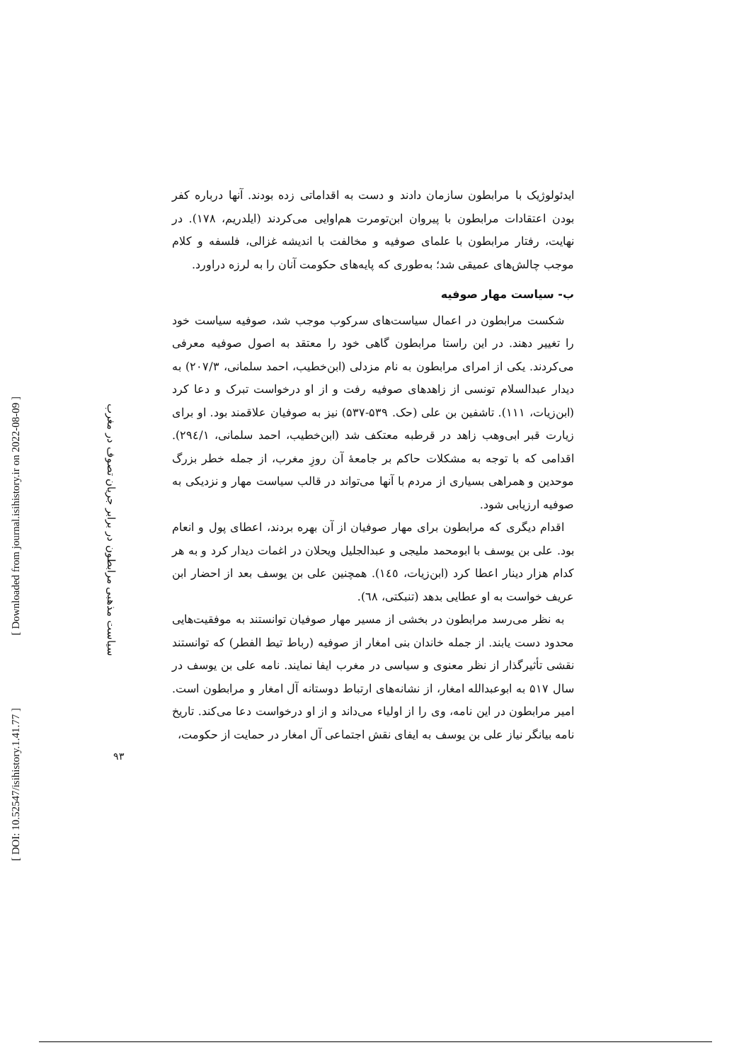[ DOI: 10.52547/isihistory.1.41.77 ]
[ Downloaded from journal.isihistory.ir on 2022-08-09 ]
سیاست مذهبی مرابطون در برابر جریان تصوف در مغرب
۹۳
ایدئولوژیک با مرابطون سازمان دادند و دست به اقداماتی زده بودند. آنها درباره کفر بودن اعتقادات مرابطون با پیروان ابن‌تومرت هم‌اوایی می‌کردند (ایلدریم، ۱۷۸). در نهایت، رفتار مرابطون با علمای صوفیه و مخالفت با اندیشه غزالی، فلسفه و کلام موجب چالش‌های عمیقی شد؛ به‌طوری که پایه‌های حکومت آنان را به لرزه دراورد.
ب- سیاست مهار صوفیه
شکست مرابطون در اعمال سیاست‌های سرکوب موجب شد، صوفیه سیاست خود را تغییر دهند. در این راستا مرابطون گاهی خود را معتقد به اصول صوفیه معرفی می‌کردند. یکی از امرای مرابطون به نام مزدلی (ابن‌خطیب، احمد سلمانی، ۲۰۷/۳) به دیدار عبدالسلام تونسی از زاهدهای صوفیه رفت و از او درخواست تبرک و دعا کرد (ابن‌زیات، ۱۱۱). تاشفین بن علی (حک. ۵۳۹-۵۳۷) نیز به صوفیان علاقمند بود. او برای زیارت قبر ابی‌وهب زاهد در قرطبه معتکف شد (ابن‌خطیب، احمد سلمانی، ۲۹٤/۱). اقدامی که با توجه به مشکلات حاکم بر جامعهٔ آن روزِ مغرب، از جمله خطر بزرگ موحدین و همراهی بسیاری از مردم با آنها می‌تواند در قالب سیاست مهار و نزدیکی به صوفیه ارزیابی شود.
اقدام دیگری که مرابطون برای مهار صوفیان از آن بهره بردند، اعطای پول و انعام بود. علی بن یوسف با ابومحمد ملیجی و عبدالجلیل ویحلان در اغمات دیدار کرد و به هر کدام هزار دینار اعطا کرد (ابن‌زیات، ١٤٥). همچنین علی بن یوسف بعد از احضار ابن عریف خواست به او عطایی بدهد (تنبکتی، ٦٨).
به نظر می‌رسد مرابطون در بخشی از مسیر مهار صوفیان توانستند به موفقیت‌هایی محدود دست یابند. از جمله خاندان بنی امغار از صوفیه (رباط تیط الفطر) که توانستند نقشی تأثیرگذار از نظر معنوی و سیاسی در مغرب ایفا نمایند. نامه علی بن یوسف در سال ۵۱۷ به ابوعبدالله امغار، از نشانه‌های ارتباط دوستانه آل امغار و مرابطون است. امیر مرابطون در این نامه، وی را از اولیاء می‌داند و از او درخواست دعا می‌کند. تاریخ نامه بیانگر نیاز علی بن یوسف به ایفای نقش اجتماعی آل امغار در حمایت از حکومت،